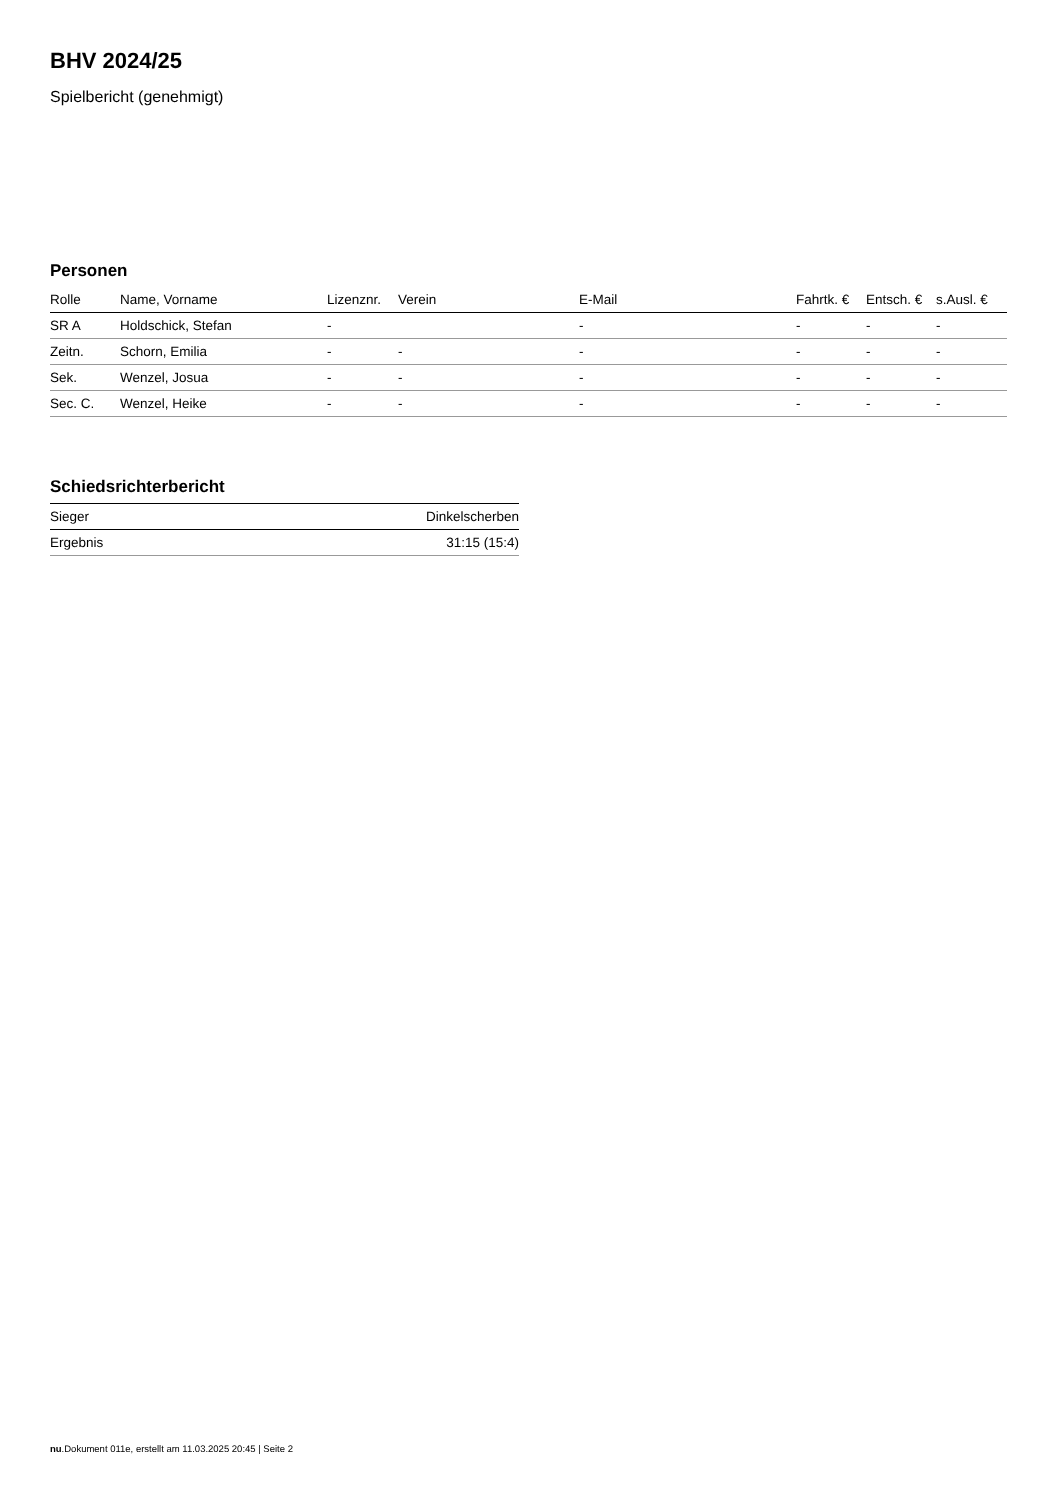BHV 2024/25
Spielbericht (genehmigt)
Personen
| Rolle | Name, Vorname | Lizenznr. | Verein | E-Mail | Fahrtk. € | Entsch. € | s.Ausl. € |
| --- | --- | --- | --- | --- | --- | --- | --- |
| SR A | Holdschick, Stefan | - | | - | - | - | - |
| Zeitn. | Schorn, Emilia | - | - | - | - | - | - |
| Sek. | Wenzel, Josua | - | - | - | - | - | - |
| Sec. C. | Wenzel, Heike | - | - | - | - | - | - |
Schiedsrichterbericht
| Sieger | Dinkelscherben |
| Ergebnis | 31:15 (15:4) |
nu.Dokument 011e, erstellt am 11.03.2025 20:45 | Seite 2